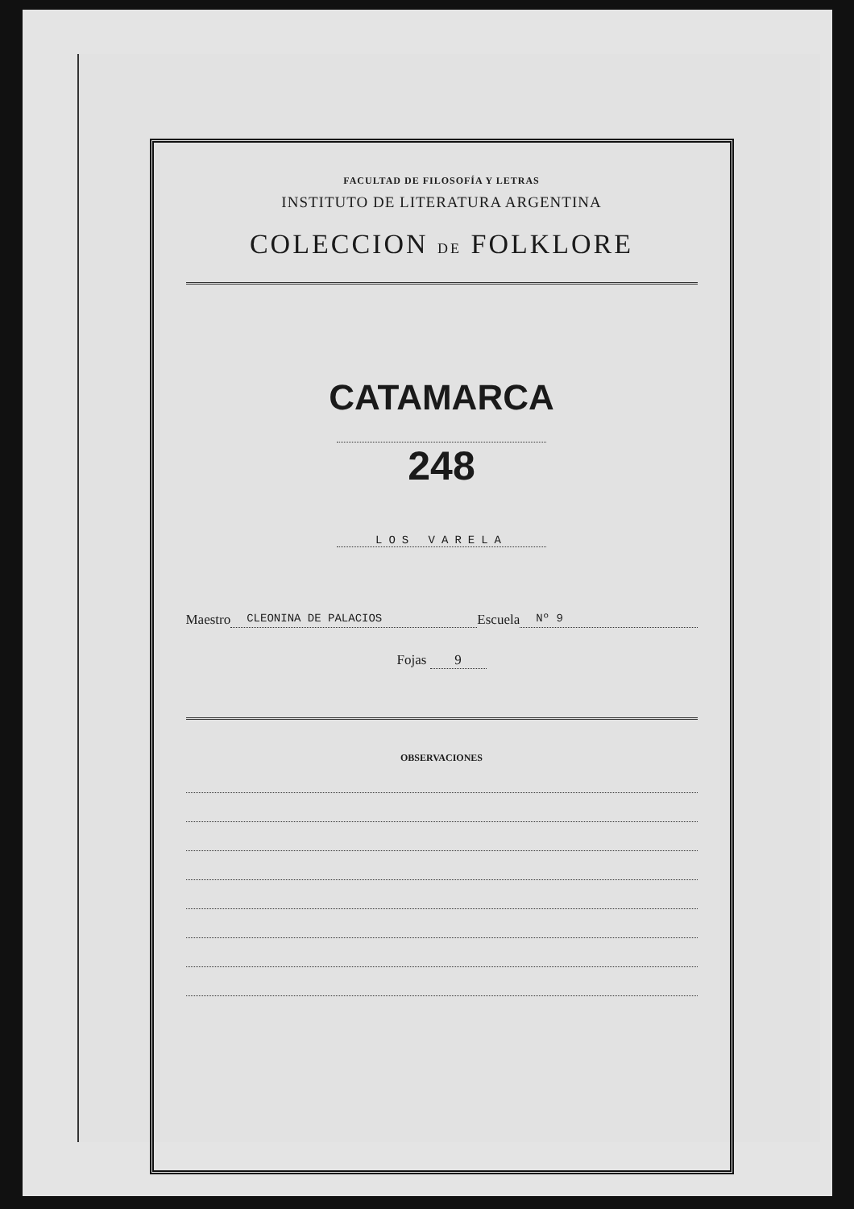FACULTAD DE FILOSOFÍA Y LETRAS
INSTITUTO DE LITERATURA ARGENTINA
COLECCION DE FOLKLORE
CATAMARCA
248
LOS VARELA
Maestro CLEONINA DE PALACIOS Escuela Nº 9
Fojas 9
OBSERVACIONES